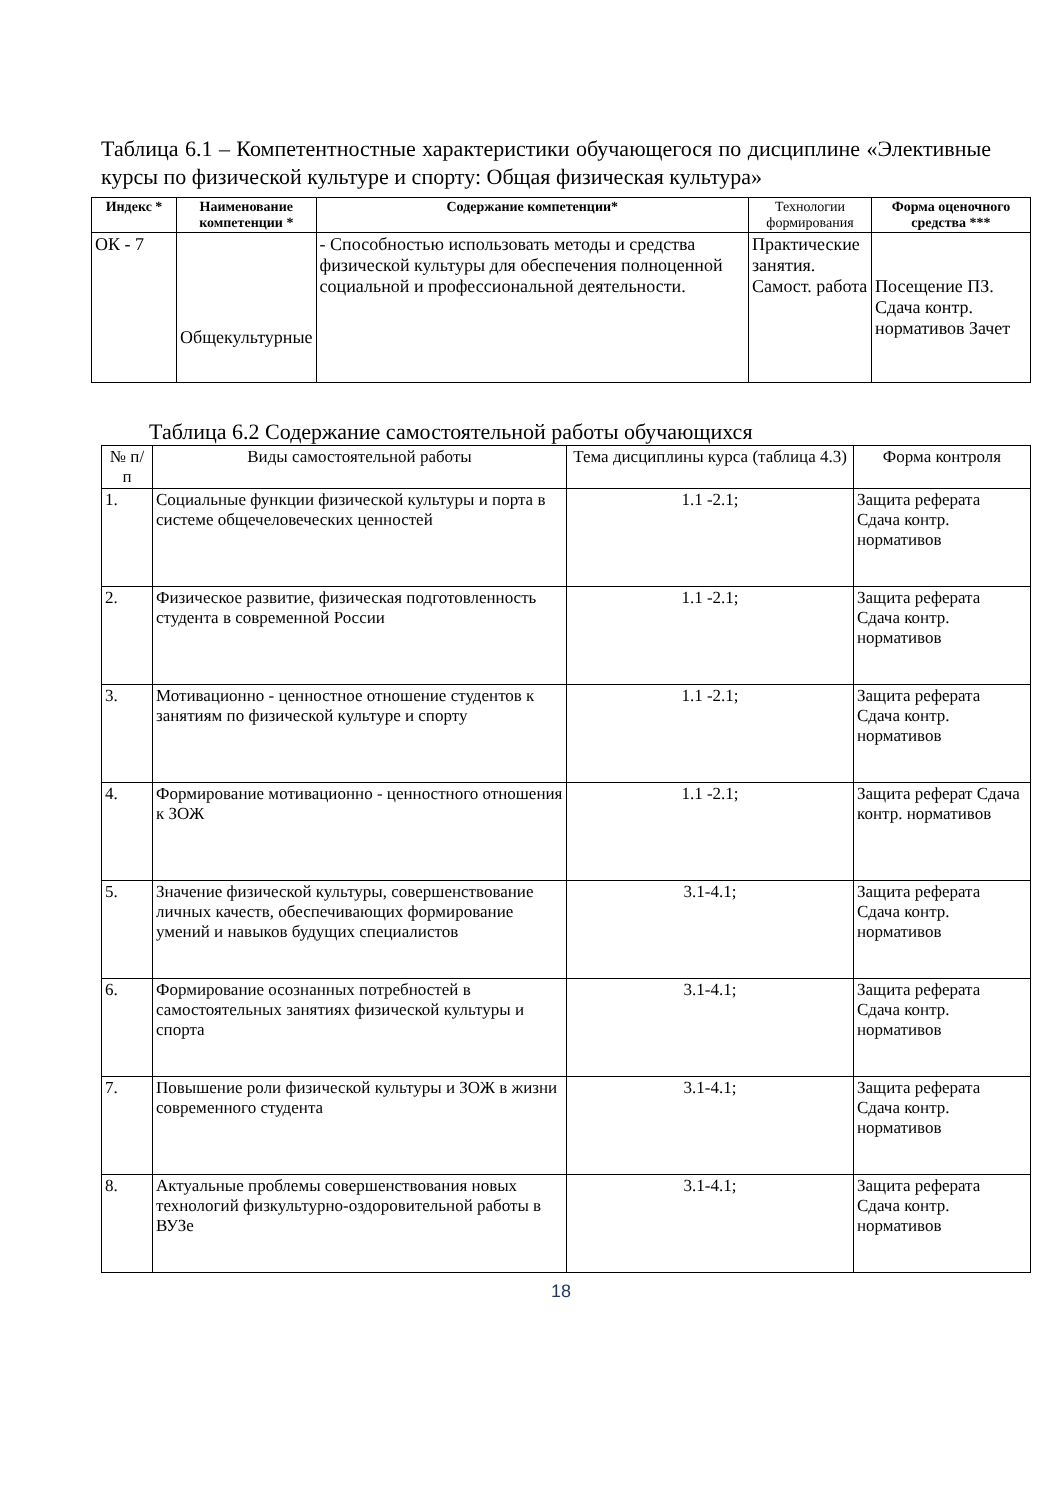Таблица 6.1 – Компетентностные характеристики обучающегося по дисциплине «Элективные курсы по физической культуре и спорту: Общая физическая культура»
| Индекс * | Наименование компетенции * | Содержание компетенции* | Технологии формирования | Форма оценочного средства *** |
| --- | --- | --- | --- | --- |
| ОК - 7 | Общекультурные | - Способностью использовать методы и средства физической культуры для обеспечения полноценной социальной и профессиональной деятельности. | Практические занятия. Самост. работа | Посещение ПЗ. Сдача контр. нормативов Зачет |
Таблица 6.2 Содержание самостоятельной работы обучающихся
| № п/ п | Виды самостоятельной работы | Тема дисциплины курса (таблица 4.3) | Форма контроля |
| --- | --- | --- | --- |
| 1. | Социальные функции физической культуры и порта в системе общечеловеческих ценностей | 1.1 -2.1; | Защита реферата Сдача контр. нормативов |
| 2. | Физическое развитие, физическая подготовленность студента в современной России | 1.1 -2.1; | Защита реферата Сдача контр. нормативов |
| 3. | Мотивационно - ценностное отношение студентов к занятиям по физической культуре и спорту | 1.1 -2.1; | Защита реферата Сдача контр. нормативов |
| 4. | Формирование мотивационно - ценностного отношения к ЗОЖ | 1.1 -2.1; | Защита реферат Сдача контр. нормативов |
| 5. | Значение физической культуры, совершенствование личных качеств, обеспечивающих формирование умений и навыков будущих специалистов | 3.1-4.1; | Защита реферата Сдача контр. нормативов |
| 6. | Формирование осознанных потребностей в самостоятельных занятиях физической культуры и спорта | 3.1-4.1; | Защита реферата Сдача контр. нормативов |
| 7. | Повышение роли физической культуры и ЗОЖ в жизни современного студента | 3.1-4.1; | Защита реферата Сдача контр. нормативов |
| 8. | Актуальные проблемы совершенствования новых технологий физкультурно-оздоровительной работы в ВУЗе | 3.1-4.1; | Защита реферата Сдача контр. нормативов |
18